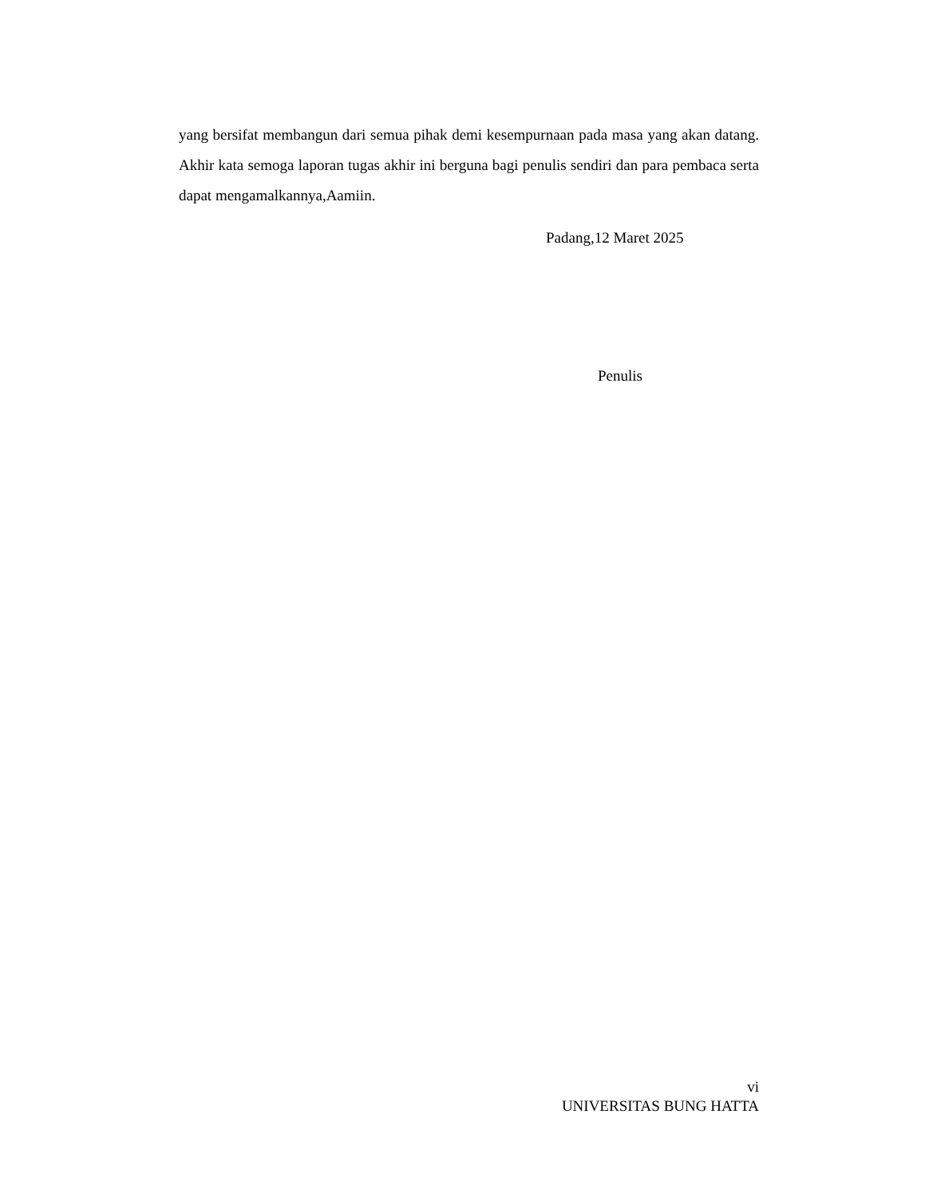yang bersifat membangun dari semua pihak demi kesempurnaan pada masa yang akan datang. Akhir kata semoga laporan tugas akhir ini berguna bagi penulis sendiri dan para pembaca serta dapat mengamalkannya,Aamiin.
Padang,12 Maret 2025
Penulis
vi
UNIVERSITAS BUNG HATTA